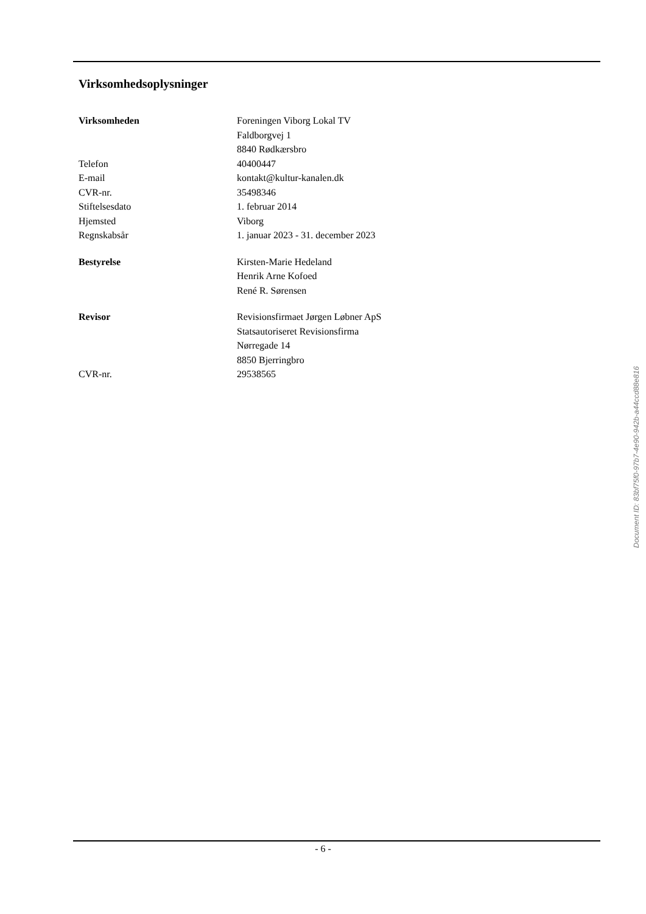Virksomhedsoplysninger
| Virksomheden | Foreningen Viborg Lokal TV |
| | Faldborgvej 1 |
| | 8840 Rødkærsbro |
| Telefon | 40400447 |
| E-mail | kontakt@kultur-kanalen.dk |
| CVR-nr. | 35498346 |
| Stiftelsesdato | 1. februar 2014 |
| Hjemsted | Viborg |
| Regnskabsår | 1. januar 2023 - 31. december 2023 |
| Bestyrelse | Kirsten-Marie Hedeland |
| | Henrik Arne Kofoed |
| | René R. Sørensen |
| Revisor | Revisionsfirmaet Jørgen Løbner ApS |
| | Statsautoriseret Revisionsfirma |
| | Nørregade 14 |
| | 8850 Bjerringbro |
| CVR-nr. | 29538565 |
Document ID: 83bf75f0-97b7-4e90-942b-a44ccd88e816
- 6 -